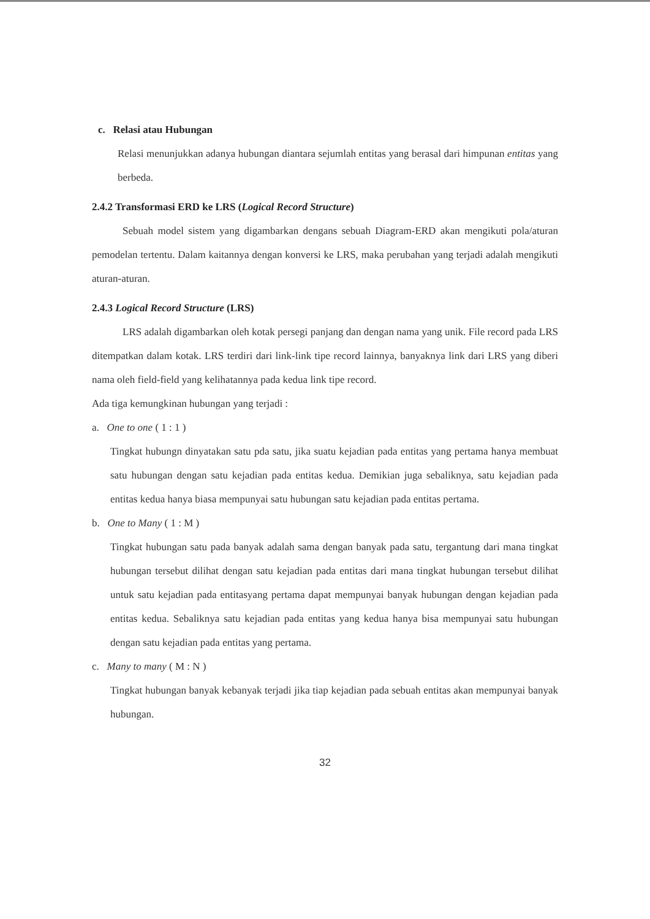c. Relasi atau Hubungan
Relasi menunjukkan adanya hubungan diantara sejumlah entitas yang berasal dari himpunan entitas yang berbeda.
2.4.2 Transformasi ERD ke LRS (Logical Record Structure)
Sebuah model sistem yang digambarkan dengans sebuah Diagram-ERD akan mengikuti pola/aturan pemodelan tertentu. Dalam kaitannya dengan konversi ke LRS, maka perubahan yang terjadi adalah mengikuti aturan-aturan.
2.4.3 Logical Record Structure (LRS)
LRS adalah digambarkan oleh kotak persegi panjang dan dengan nama yang unik. File record pada LRS ditempatkan dalam kotak. LRS terdiri dari link-link tipe record lainnya, banyaknya link dari LRS yang diberi nama oleh field-field yang kelihatannya pada kedua link tipe record.
Ada tiga kemungkinan hubungan yang terjadi :
a. One to one ( 1 : 1 )
Tingkat hubungn dinyatakan satu pda satu, jika suatu kejadian pada entitas yang pertama hanya membuat satu hubungan dengan satu kejadian pada entitas kedua. Demikian juga sebaliknya, satu kejadian pada entitas kedua hanya biasa mempunyai satu hubungan satu kejadian pada entitas pertama.
b. One to Many ( 1 : M )
Tingkat hubungan satu pada banyak adalah sama dengan banyak pada satu, tergantung dari mana tingkat hubungan tersebut dilihat dengan satu kejadian pada entitas dari mana tingkat hubungan tersebut dilihat untuk satu kejadian pada entitasyang pertama dapat mempunyai banyak hubungan dengan kejadian pada entitas kedua. Sebaliknya satu kejadian pada entitas yang kedua hanya bisa mempunyai satu hubungan dengan satu kejadian pada entitas yang pertama.
c. Many to many ( M : N )
Tingkat hubungan banyak kebanyak terjadi jika tiap kejadian pada sebuah entitas akan mempunyai banyak hubungan.
32